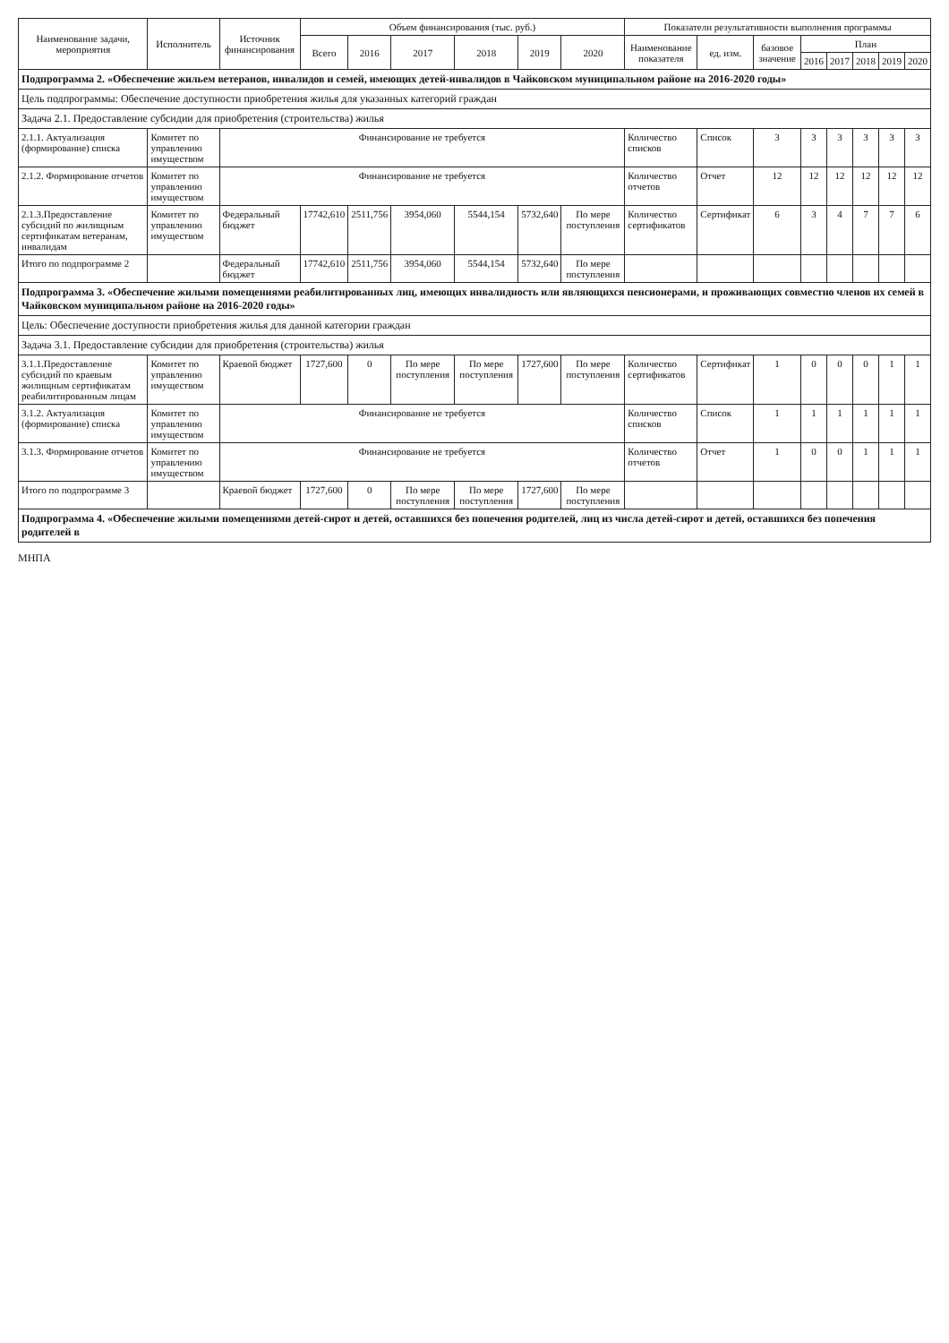| Наименование задачи, мероприятия | Исполнитель | Источник финансирования | Объем финансирования (тыс. руб.) | | | | | | Показатели результативности выполнения программы | | | | | | | |
| --- | --- | --- | --- | --- | --- | --- | --- | --- | --- | --- | --- | --- | --- | --- | --- | --- |
| | | | Всего | 2016 | 2017 | 2018 | 2019 | 2020 | Наименование показателя | ед. изм. | базовое значение | План | | | | |
| | | | | | | | | | | | | 2016 | 2017 | 2018 | 2019 | 2020 |
| Подпрограмма 2. «Обеспечение жильем ветеранов, инвалидов и семей, имеющих детей-инвалидов в Чайковском муниципальном районе на 2016-2020 годы» | | | | | | | | | | | | | | | | |
| Цель подпрограммы: Обеспечение доступности приобретения жилья для указанных категорий граждан | | | | | | | | | | | | | | | | |
| Задача 2.1. Предоставление субсидии для приобретения (строительства) жилья | | | | | | | | | | | | | | | | |
| 2.1.1. Актуализация (формирование) списка | Комитет по управлению имуществом | Финансирование не требуется | | | | | | | Количество списков | Список | 3 | 3 | 3 | 3 | 3 | 3 |
| 2.1.2. Формирование отчетов | Комитет по управлению имуществом | Финансирование не требуется | | | | | | | Количество отчетов | Отчет | 12 | 12 | 12 | 12 | 12 | 12 |
| 2.1.3.Предоставление субсидий по жилищным сертификатам ветеранам, инвалидам | Комитет по управлению имуществом | Федеральный бюджет | 17742,610 | 2511,756 | 3954,060 | 5544,154 | 5732,640 | По мере поступления | Количество сертификатов | Сертификат | 6 | 3 | 4 | 7 | 7 | 6 |
| Итого по подпрограмме 2 | | Федеральный бюджет | 17742,610 | 2511,756 | 3954,060 | 5544,154 | 5732,640 | По мере поступления | | | | | | | | |
| Подпрограмма 3. «Обеспечение жилыми помещениями реабилитированных лиц, имеющих инвалидность или являющихся пенсионерами, и проживающих совместно членов их семей в Чайковском муниципальном районе на 2016-2020 годы» | | | | | | | | | | | | | | | | |
| Цель: Обеспечение доступности приобретения жилья для данной категории граждан | | | | | | | | | | | | | | | | |
| Задача 3.1. Предоставление субсидии для приобретения (строительства) жилья | | | | | | | | | | | | | | | | |
| 3.1.1.Предоставление субсидий по краевым жилищным сертификатам реабилитированным лицам | Комитет по управлению имуществом | Краевой бюджет | 1727,600 | 0 | По мере поступления | По мере поступления | 1727,600 | По мере поступления | Количество сертификатов | Сертификат | 1 | 0 | 0 | 0 | 1 | 1 |
| 3.1.2. Актуализация (формирование) списка | Комитет по управлению имуществом | Финансирование не требуется | | | | | | | Количество списков | Список | 1 | 1 | 1 | 1 | 1 | 1 |
| 3.1.3. Формирование отчетов | Комитет по управлению имуществом | Финансирование не требуется | | | | | | | Количество отчетов | Отчет | 1 | 0 | 0 | 1 | 1 | 1 |
| Итого по подпрограмме 3 | | Краевой бюджет | 1727,600 | 0 | По мере поступления | По мере поступления | 1727,600 | По мере поступления | | | | | | | | |
| Подпрограмма 4. «Обеспечение жилыми помещениями детей-сирот и детей, оставшихся без попечения родителей, лиц из числа детей-сирот и детей, оставшихся без попечения родителей в | | | | | | | | | | | | | | | | |
МНПА